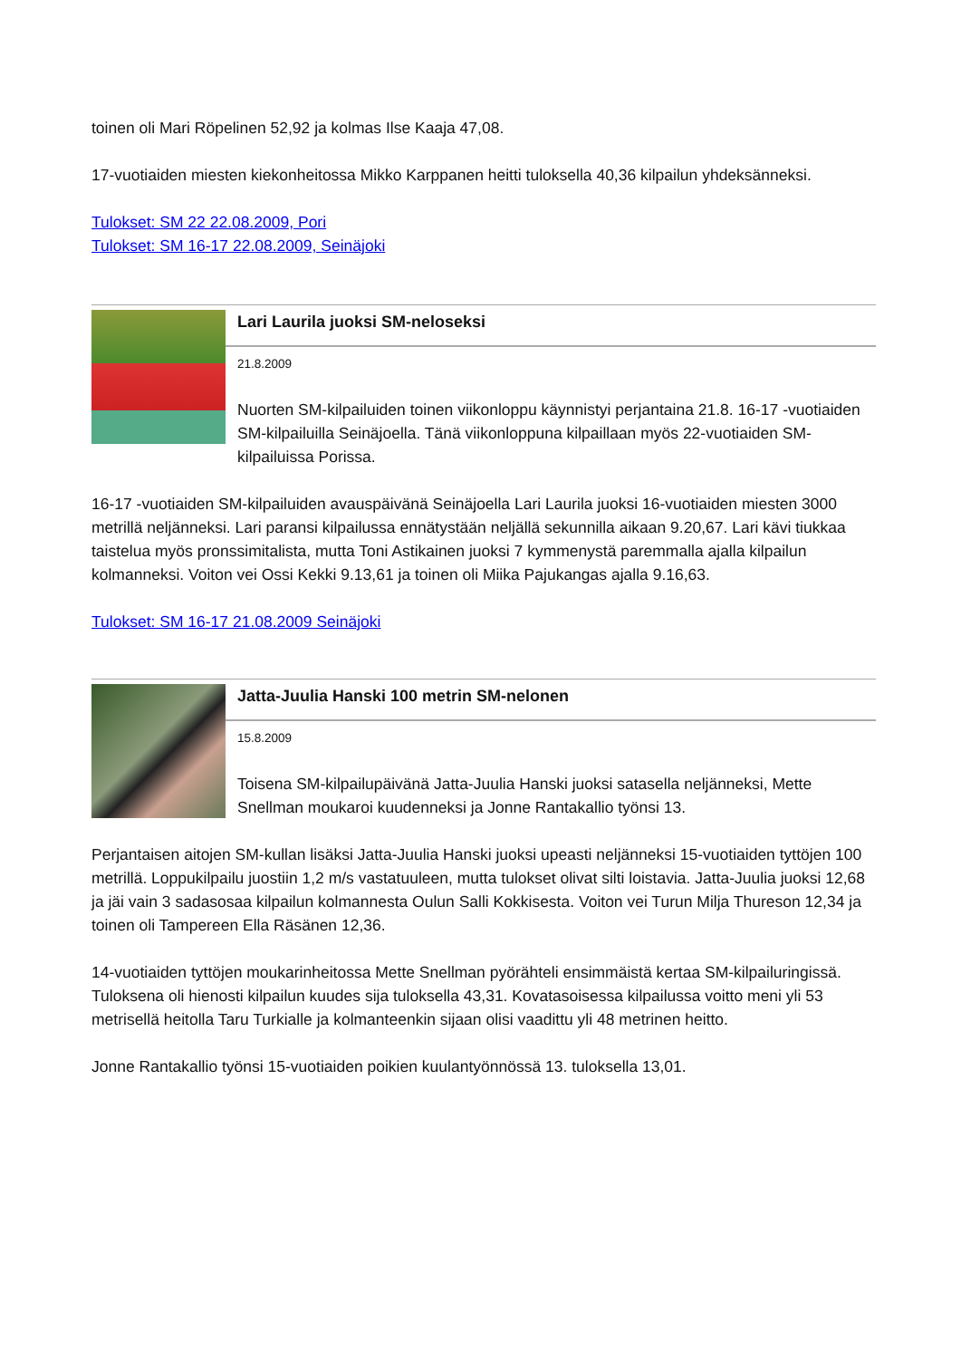toinen oli Mari Röpelinen 52,92 ja kolmas Ilse Kaaja 47,08.
17-vuotiaiden miesten kiekonheitossa Mikko Karppanen heitti tuloksella 40,36 kilpailun yhdeksänneksi.
Tulokset: SM 22 22.08.2009, Pori
Tulokset: SM 16-17 22.08.2009, Seinäjoki
Lari Laurila juoksi SM-neloseksi
21.8.2009
Nuorten SM-kilpailuiden toinen viikonloppu käynnistyi perjantaina 21.8. 16-17 -vuotiaiden SM-kilpailuilla Seinäjoella. Tänä viikonloppuna kilpaillaan myös 22-vuotiaiden SM-kilpailuissa Porissa.
16-17 -vuotiaiden SM-kilpailuiden avauspäivänä Seinäjoella Lari Laurila juoksi 16-vuotiaiden miesten 3000 metrillä neljänneksi. Lari paransi kilpailussa ennätystään neljällä sekunnilla aikaan 9.20,67. Lari kävi tiukkaa taistelua myös pronssimitalista, mutta Toni Astikainen juoksi 7 kymmenystä paremmalla ajalla kilpailun kolmanneksi. Voiton vei Ossi Kekki 9.13,61 ja toinen oli Miika Pajukangas ajalla 9.16,63.
Tulokset: SM 16-17 21.08.2009 Seinäjoki
Jatta-Juulia Hanski 100 metrin SM-nelonen
15.8.2009
Toisena SM-kilpailupäivänä Jatta-Juulia Hanski juoksi satasella neljänneksi, Mette Snellman moukaroi kuudenneksi ja Jonne Rantakallio työnsi 13.
Perjantaisen aitojen SM-kullan lisäksi Jatta-Juulia Hanski juoksi upeasti neljänneksi 15-vuotiaiden tyttöjen 100 metrillä. Loppukilpailu juostiin 1,2 m/s vastatuuleen, mutta tulokset olivat silti loistavia. Jatta-Juulia juoksi 12,68 ja jäi vain 3 sadasosaa kilpailun kolmannesta Oulun Salli Kokkisesta. Voiton vei Turun Milja Thureson 12,34 ja toinen oli Tampereen Ella Räsänen 12,36.
14-vuotiaiden tyttöjen moukarinheitossa Mette Snellman pyörähteli ensimmäistä kertaa SM-kilpailuringissä. Tuloksena oli hienosti kilpailun kuudes sija tuloksella 43,31. Kovatasoisessa kilpailussa voitto meni yli 53 metrisellä heitolla Taru Turkialle ja kolmanteenkin sijaan olisi vaadittu yli 48 metrinen heitto.
Jonne Rantakallio työnsi 15-vuotiaiden poikien kuulantyönnössä 13. tuloksella 13,01.